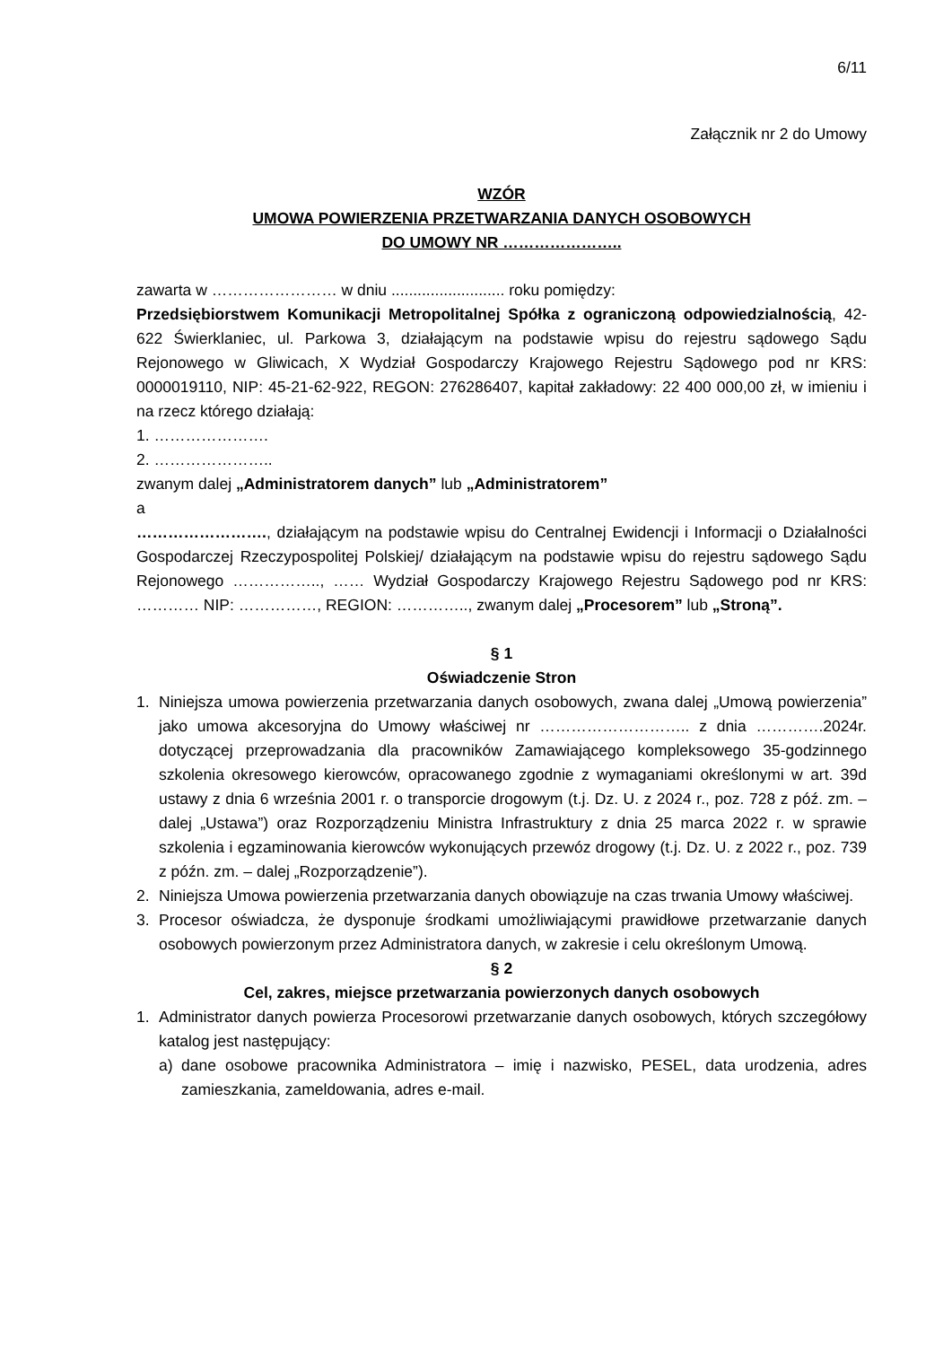6/11
Załącznik nr 2 do Umowy
WZÓR
UMOWA POWIERZENIA PRZETWARZANIA DANYCH OSOBOWYCH
DO UMOWY NR …………………..
zawarta w …………………… w dniu .......................... roku pomiędzy:
Przedsiębiorstwem Komunikacji Metropolitalnej Spółka z ograniczoną odpowiedzialnością, 42-622 Świerklaniec, ul. Parkowa 3, działającym na podstawie wpisu do rejestru sądowego Sądu Rejonowego w Gliwicach, X Wydział Gospodarczy Krajowego Rejestru Sądowego pod nr KRS: 0000019110, NIP: 45-21-62-922, REGON: 276286407, kapitał zakładowy: 22 400 000,00 zł, w imieniu i na rzecz którego działają:
1. ………………….
2. …………………..
zwanym dalej „Administratorem danych” lub „Administratorem”
a
……………………., działającym na podstawie wpisu do Centralnej Ewidencji i Informacji o Działalności Gospodarczej Rzeczypospolitej Polskiej/ działającym na podstawie wpisu do rejestru sądowego Sądu Rejonowego …………….., …… Wydział Gospodarczy Krajowego Rejestru Sądowego pod nr KRS: ………… NIP: ……………, REGION: ………….., zwanym dalej „Procesorem” lub „Stroną”.
§ 1
Oświadczenie Stron
1. Niniejsza umowa powierzenia przetwarzania danych osobowych, zwana dalej „Umową powierzenia” jako umowa akcesoryjna do Umowy właściwej nr ……………………….. z dnia ………….2024r. dotyczącej przeprowadzania dla pracowników Zamawiającego kompleksowego 35-godzinnego szkolenia okresowego kierowców, opracowanego zgodnie z wymaganiami określonymi w art. 39d ustawy z dnia 6 września 2001 r. o transporcie drogowym (t.j. Dz. U. z 2024 r., poz. 728 z póź. zm. – dalej „Ustawa”) oraz Rozporządzeniu Ministra Infrastruktury z dnia 25 marca 2022 r. w sprawie szkolenia i egzaminowania kierowców wykonujących przewóz drogowy (t.j. Dz. U. z 2022 r., poz. 739 z późn. zm. – dalej „Rozporządzenie”).
2. Niniejsza Umowa powierzenia przetwarzania danych obowiązuje na czas trwania Umowy właściwej.
3. Procesor oświadcza, że dysponuje środkami umożliwiającymi prawidłowe przetwarzanie danych osobowych powierzonym przez Administratora danych, w zakresie i celu określonym Umową.
§ 2
Cel, zakres, miejsce przetwarzania powierzonych danych osobowych
1. Administrator danych powierza Procesorowi przetwarzanie danych osobowych, których szczegółowy katalog jest następujący:
a) dane osobowe pracownika Administratora – imię i nazwisko, PESEL, data urodzenia, adres zamieszkania, zameldowania, adres e-mail.